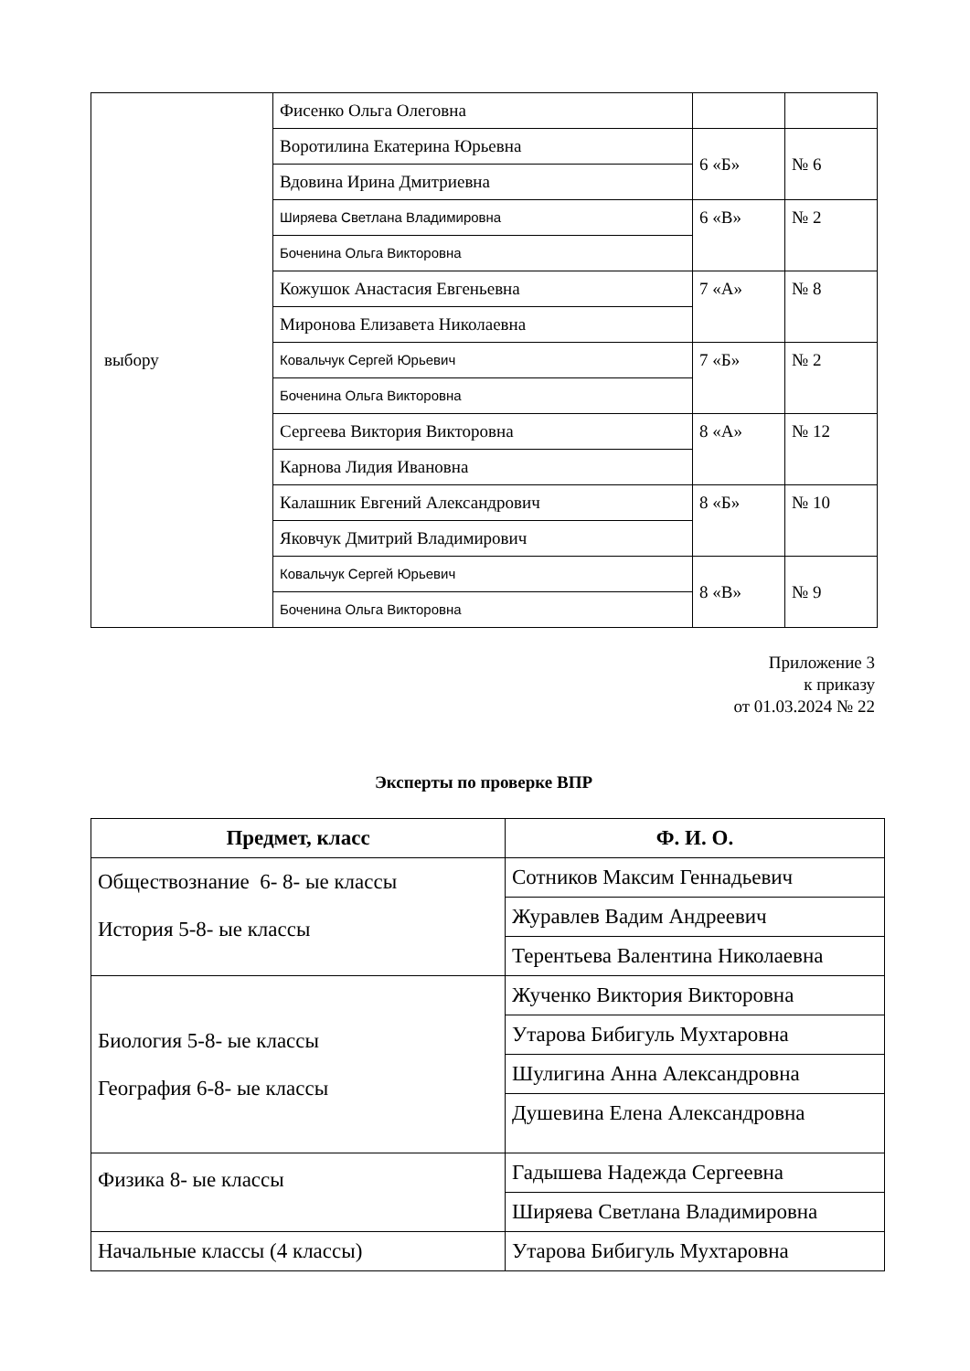| выбору | Фисенко Ольга Олеговна | | |
| | Воротилина Екатерина Юрьевна | 6 «Б» | № 6 |
| | Вдовина Ирина Дмитриевна | | |
| | Ширяева Светлана Владимировна | 6 «В» | № 2 |
| | Боченина Ольга Викторовна | | |
| | Кожушок Анастасия Евгеньевна | 7 «А» | № 8 |
| | Миронова Елизавета Николаевна | | |
| | Ковальчук Сергей Юрьевич | 7 «Б» | № 2 |
| | Боченина Ольга Викторовна | | |
| | Сергеева Виктория Викторовна | 8 «А» | № 12 |
| | Карнова Лидия Ивановна | | |
| | Калашник Евгений Александрович | 8 «Б» | № 10 |
| | Яковчук Дмитрий Владимирович | | |
| | Ковальчук Сергей Юрьевич | 8 «В» | № 9 |
| | Боченина Ольга Викторовна | | |
Приложение 3
к приказу
от 01.03.2024 № 22
Эксперты по проверке ВПР
| Предмет, класс | Ф. И. О. |
| --- | --- |
| Обществознание 6- 8- ые классы История 5-8- ые классы | Сотников Максим Геннадьевич |
| | Журавлев Вадим Андреевич |
| | Терентьева Валентина Николаевна |
| Биология 5-8- ые классы География 6-8- ые классы | Жученко Виктория Викторовна |
| | Утарова Бибигуль Мухтаровна |
| | Шулигина Анна Александровна |
| | Душевина Елена Александровна |
| Физика 8- ые классы | Гадышева Надежда Сергеевна |
| | Ширяева Светлана Владимировна |
| Начальные классы (4 классы) | Утарова Бибигуль Мухтаровна |